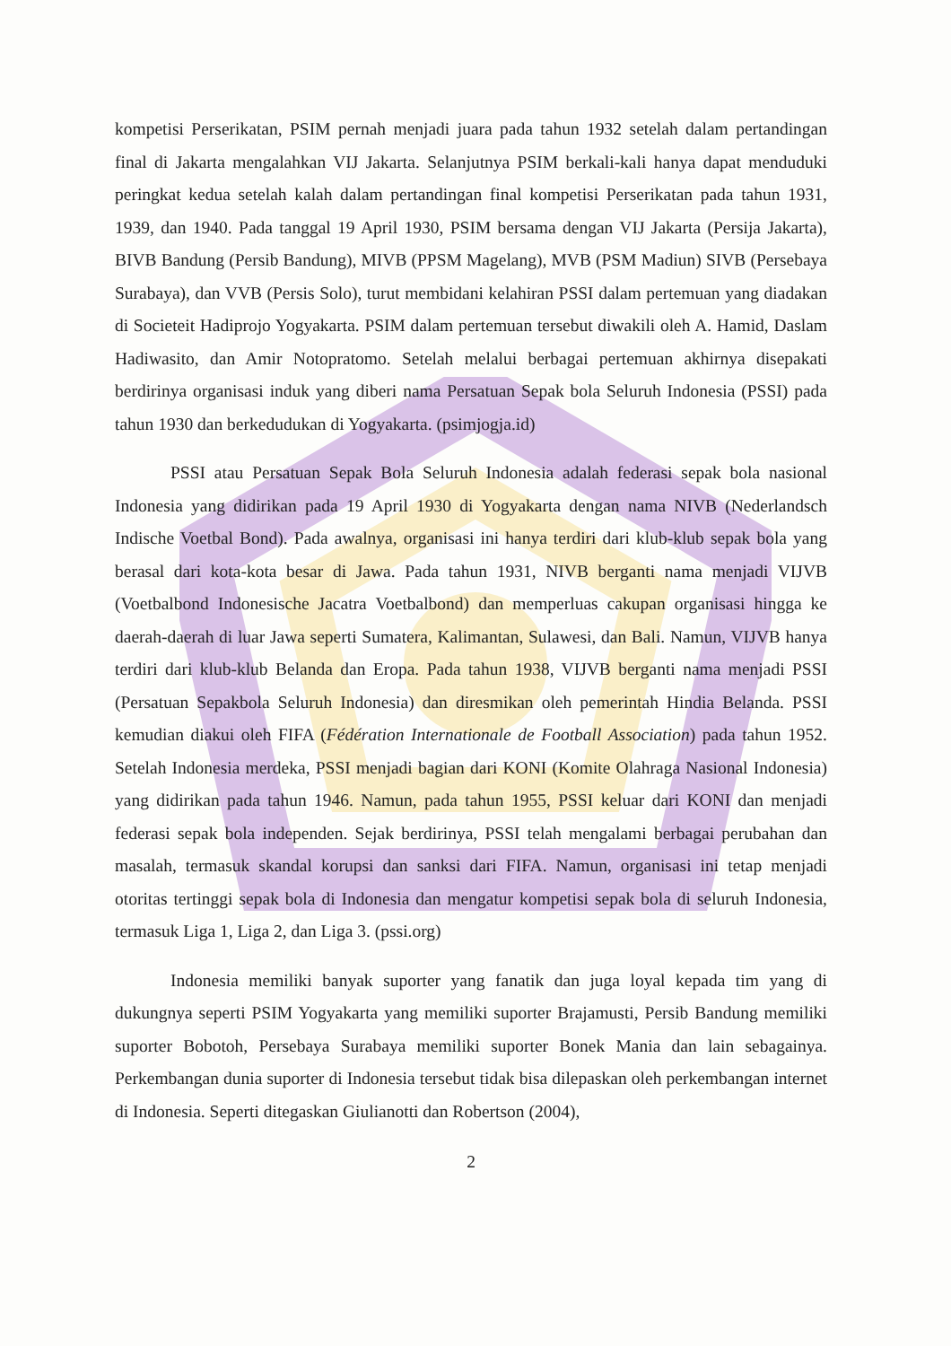kompetisi Perserikatan, PSIM pernah menjadi juara pada tahun 1932 setelah dalam pertandingan final di Jakarta mengalahkan VIJ Jakarta. Selanjutnya PSIM berkali-kali hanya dapat menduduki peringkat kedua setelah kalah dalam pertandingan final kompetisi Perserikatan pada tahun 1931, 1939, dan 1940. Pada tanggal 19 April 1930, PSIM bersama dengan VIJ Jakarta (Persija Jakarta), BIVB Bandung (Persib Bandung), MIVB (PPSM Magelang), MVB (PSM Madiun) SIVB (Persebaya Surabaya), dan VVB (Persis Solo), turut membidani kelahiran PSSI dalam pertemuan yang diadakan di Societeit Hadiprojo Yogyakarta. PSIM dalam pertemuan tersebut diwakili oleh A. Hamid, Daslam Hadiwasito, dan Amir Notopratomo. Setelah melalui berbagai pertemuan akhirnya disepakati berdirinya organisasi induk yang diberi nama Persatuan Sepak bola Seluruh Indonesia (PSSI) pada tahun 1930 dan berkedudukan di Yogyakarta. (psimjogja.id)
PSSI atau Persatuan Sepak Bola Seluruh Indonesia adalah federasi sepak bola nasional Indonesia yang didirikan pada 19 April 1930 di Yogyakarta dengan nama NIVB (Nederlandsch Indische Voetbal Bond). Pada awalnya, organisasi ini hanya terdiri dari klub-klub sepak bola yang berasal dari kota-kota besar di Jawa. Pada tahun 1931, NIVB berganti nama menjadi VIJVB (Voetbalbond Indonesische Jacatra Voetbalbond) dan memperluas cakupan organisasi hingga ke daerah-daerah di luar Jawa seperti Sumatera, Kalimantan, Sulawesi, dan Bali. Namun, VIJVB hanya terdiri dari klub-klub Belanda dan Eropa. Pada tahun 1938, VIJVB berganti nama menjadi PSSI (Persatuan Sepakbola Seluruh Indonesia) dan diresmikan oleh pemerintah Hindia Belanda. PSSI kemudian diakui oleh FIFA (Fédération Internationale de Football Association) pada tahun 1952. Setelah Indonesia merdeka, PSSI menjadi bagian dari KONI (Komite Olahraga Nasional Indonesia) yang didirikan pada tahun 1946. Namun, pada tahun 1955, PSSI keluar dari KONI dan menjadi federasi sepak bola independen. Sejak berdirinya, PSSI telah mengalami berbagai perubahan dan masalah, termasuk skandal korupsi dan sanksi dari FIFA. Namun, organisasi ini tetap menjadi otoritas tertinggi sepak bola di Indonesia dan mengatur kompetisi sepak bola di seluruh Indonesia, termasuk Liga 1, Liga 2, dan Liga 3. (pssi.org)
Indonesia memiliki banyak suporter yang fanatik dan juga loyal kepada tim yang di dukungnya seperti PSIM Yogyakarta yang memiliki suporter Brajamusti, Persib Bandung memiliki suporter Bobotoh, Persebaya Surabaya memiliki suporter Bonek Mania dan lain sebagainya. Perkembangan dunia suporter di Indonesia tersebut tidak bisa dilepaskan oleh perkembangan internet di Indonesia. Seperti ditegaskan Giulianotti dan Robertson (2004),
2